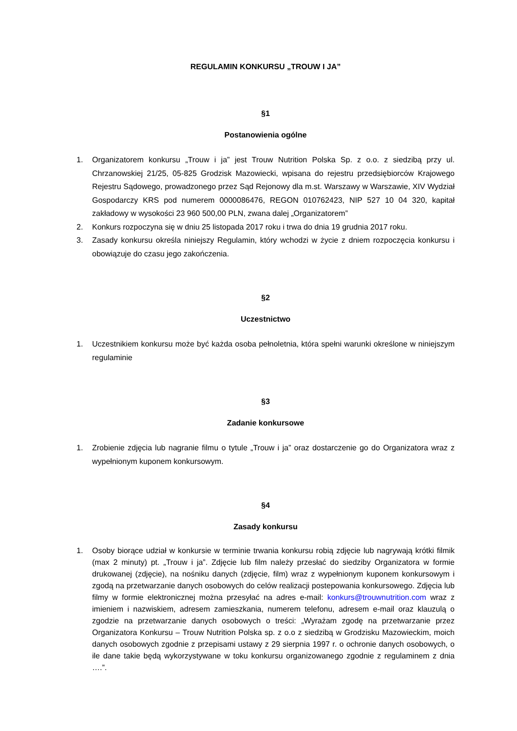REGULAMIN KONKURSU „TROUW I JA”
§1
Postanowienia ogólne
1. Organizatorem konkursu „Trouw i ja” jest Trouw Nutrition Polska Sp. z o.o. z siedzibą przy ul. Chrzanowskiej 21/25, 05-825 Grodzisk Mazowiecki, wpisana do rejestru przedsiębiorców Krajowego Rejestru Sądowego, prowadzonego przez Sąd Rejonowy dla m.st. Warszawy w Warszawie, XIV Wydział Gospodarczy KRS pod numerem 0000086476, REGON 010762423, NIP 527 10 04 320, kapitał zakładowy w wysokości 23 960 500,00 PLN, zwana dalej „Organizatorem”
2. Konkurs rozpoczyna się w dniu 25 listopada 2017 roku i trwa do dnia 19 grudnia 2017 roku.
3. Zasady konkursu określa niniejszy Regulamin, który wchodzi w życie z dniem rozpoczęcia konkursu i obowiązuje do czasu jego zakończenia.
§2
Uczestnictwo
1. Uczestnikiem konkursu może być każda osoba pełnoletnia, która spełni warunki określone w niniejszym regulaminie
§3
Zadanie konkursowe
1. Zrobienie zdjęcia lub nagranie filmu o tytule „Trouw i ja” oraz dostarczenie go do Organizatora wraz z wypełnionym kuponem konkursowym.
§4
Zasady konkursu
1. Osoby biorące udział w konkursie w terminie trwania konkursu robią zdjęcie lub nagrywają krótki filmik (max 2 minuty) pt. „Trouw i ja”. Zdjęcie lub film należy przesłać do siedziby Organizatora w formie drukowanej (zdjęcie), na nośniku danych (zdjęcie, film) wraz z wypełnionym kuponem konkursowym i zgodą na przetwarzanie danych osobowych do celów realizacji postepowania konkursowego. Zdjęcia lub filmy w formie elektronicznej można przesyłać na adres e-mail: konkurs@trouwnutrition.com wraz z imieniem i nazwiskiem, adresem zamieszkania, numerem telefonu, adresem e-mail oraz klauzulą o zgodzie na przetwarzanie danych osobowych o treści: „Wyrażam zgodę na przetwarzanie przez Organizatora Konkursu – Trouw Nutrition Polska sp. z o.o z siedzibą w Grodzisku Mazowieckim, moich danych osobowych zgodnie z przepisami ustawy z 29 sierpnia 1997 r. o ochronie danych osobowych, o ile dane takie będą wykorzystywane w toku konkursu organizowanego zgodnie z regulaminem z dnia ….”.